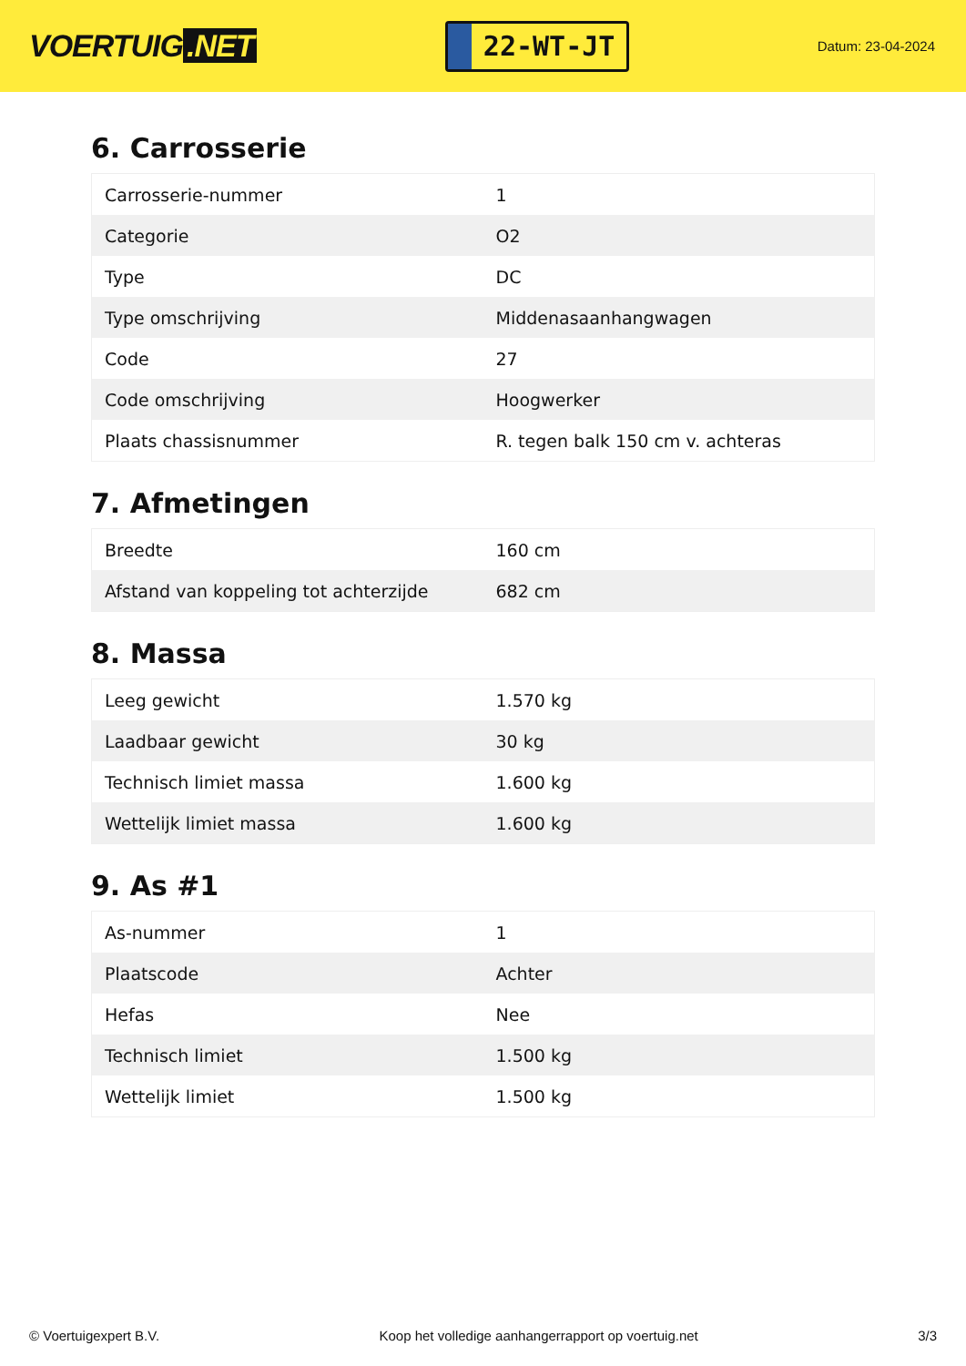VOERTUIG.NET
22-WT-JT
Datum: 23-04-2024
6. Carrosserie
| Carrosserie-nummer | 1 |
| Categorie | O2 |
| Type | DC |
| Type omschrijving | Middenasaanhangwagen |
| Code | 27 |
| Code omschrijving | Hoogwerker |
| Plaats chassisnummer | R. tegen balk 150 cm v. achteras |
7. Afmetingen
| Breedte | 160 cm |
| Afstand van koppeling tot achterzijde | 682 cm |
8. Massa
| Leeg gewicht | 1.570 kg |
| Laadbaar gewicht | 30 kg |
| Technisch limiet massa | 1.600 kg |
| Wettelijk limiet massa | 1.600 kg |
9. As #1
| As-nummer | 1 |
| Plaatscode | Achter |
| Hefas | Nee |
| Technisch limiet | 1.500 kg |
| Wettelijk limiet | 1.500 kg |
© Voertuigexpert B.V. Koop het volledige aanhangerrapport op voertuig.net 3/3